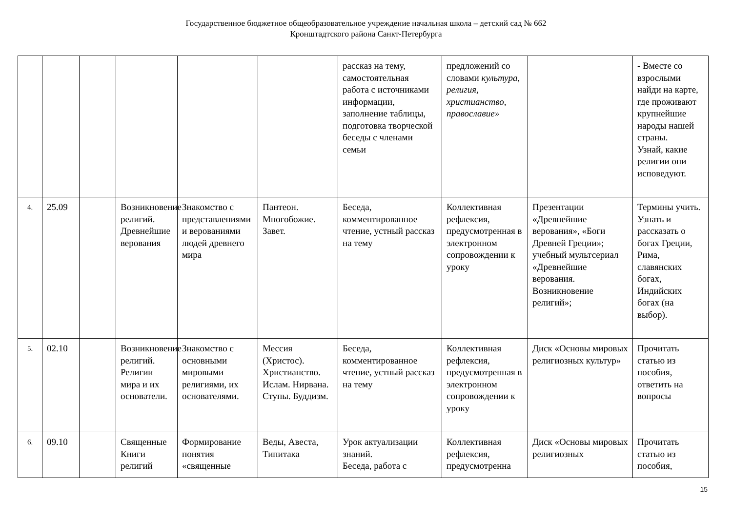Государственное бюджетное общеобразовательное учреждение начальная школа – детский сад № 662
Кронштадтского района Санкт-Петербурга
| | | | | | | рассказ на тему, самостоятельная работа с источниками информации, заполнение таблицы, подготовка творческой беседы с членами семьи | предложений со словами культура, религия, христианство, православие» | | - Вместе со взрослыми найди на карте, где проживают крупнейшие народы нашей страны. Узнай, какие религии они исповедуют. |
| 4. | 25.09 | | Возникновение религий. Древнейшие верования | Знакомство с представлениями и верованиями людей древнего мира | Пантеон. Многобожие. Завет. | Беседа, комментированное чтение, устный рассказ на тему | Коллективная рефлексия, предусмотренная в электронном сопровождении к уроку | Презентации «Древнейшие верования», «Боги Древней Греции»; учебный мультсериал «Древнейшие верования. Возникновение религий»; | Термины учить. Узнать и рассказать о богах Греции, Рима, славянских богах, Индийских богах (на выбор). |
| 5. | 02.10 | | Возникновение религий. Религии мира и их основатели. | Знакомство с основными мировыми религиями, их основателями. | Мессия (Христос). Христианство. Ислам. Нирвана. Ступы. Буддизм. | Беседа, комментированное чтение, устный рассказ на тему | Коллективная рефлексия, предусмотренная в электронном сопровождении к уроку | Диск «Основы мировых религиозных культур» | Прочитать статью из пособия, ответить на вопросы |
| 6. | 09.10 | | Священные Книги религий | Формирование понятия «священные | Веды, Авеста, Типитака | Урок актуализации знаний. Беседа, работа с | Коллективная рефлексия, предусмотренна | Диск «Основы мировых религиозных | Прочитать статью из пособия, |
15